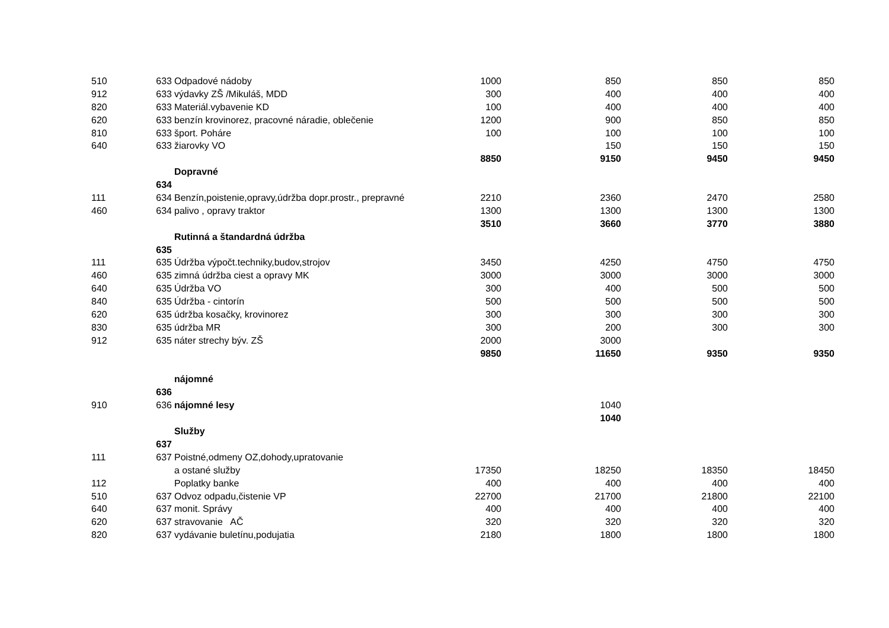| 510 | 633 | Odpadové nádoby | 1000 | 850 | 850 | 850 |
| 912 | 633 | výdavky ZŠ /Mikuláš, MDD | 300 | 400 | 400 | 400 |
| 820 | 633 | Materiál.vybavenie KD | 100 | 400 | 400 | 400 |
| 620 | 633 | benzín krovinorez, pracovné náradie, oblečenie | 1200 | 900 | 850 | 850 |
| 810 | 633 | šport. Poháre | 100 | 100 | 100 | 100 |
| 640 | 633 | žiarovky VO | | 150 | 150 | 150 |
| | | | 8850 | 9150 | 9450 | 9450 |
| | | Dopravné | | | | |
| | 634 | | | | | |
| 111 | 634 | Benzín,poistenie,opravy,údržba dopr.prostr., prepravné | 2210 | 2360 | 2470 | 2580 |
| 460 | 634 | palivo , opravy traktor | 1300 | 1300 | 1300 | 1300 |
| | | | 3510 | 3660 | 3770 | 3880 |
| | | Rutinná a štandardná údržba | | | | |
| | 635 | | | | | |
| 111 | 635 | Údržba výpočt.techniky,budov,strojov | 3450 | 4250 | 4750 | 4750 |
| 460 | 635 | zimná údržba ciest a opravy MK | 3000 | 3000 | 3000 | 3000 |
| 640 | 635 | Údržba VO | 300 | 400 | 500 | 500 |
| 840 | 635 | Údržba - cintorín | 500 | 500 | 500 | 500 |
| 620 | 635 | údržba kosačky, krovinorez | 300 | 300 | 300 | 300 |
| 830 | 635 | údržba MR | 300 | 200 | 300 | 300 |
| 912 | 635 | náter strechy býv. ZŠ | 2000 | 3000 | | |
| | | | 9850 | 11650 | 9350 | 9350 |
| | | nájomné | | | | |
| | 636 | | | | | |
| 910 | 636 | nájomné lesy | | 1040 | | |
| | | | | 1040 | | |
| | | Služby | | | | |
| | 637 | | | | | |
| 111 | 637 | Poistné,odmeny OZ,dohody,upratovanie | | | | |
| | | a ostané služby | 17350 | 18250 | 18350 | 18450 |
| 112 | | Poplatky banke | 400 | 400 | 400 | 400 |
| 510 | 637 | Odvoz odpadu,čistenie VP | 22700 | 21700 | 21800 | 22100 |
| 640 | 637 | monit. Správy | 400 | 400 | 400 | 400 |
| 620 | 637 | stravovanie AČ | 320 | 320 | 320 | 320 |
| 820 | 637 | vydávanie buletínu,podujatia | 2180 | 1800 | 1800 | 1800 |